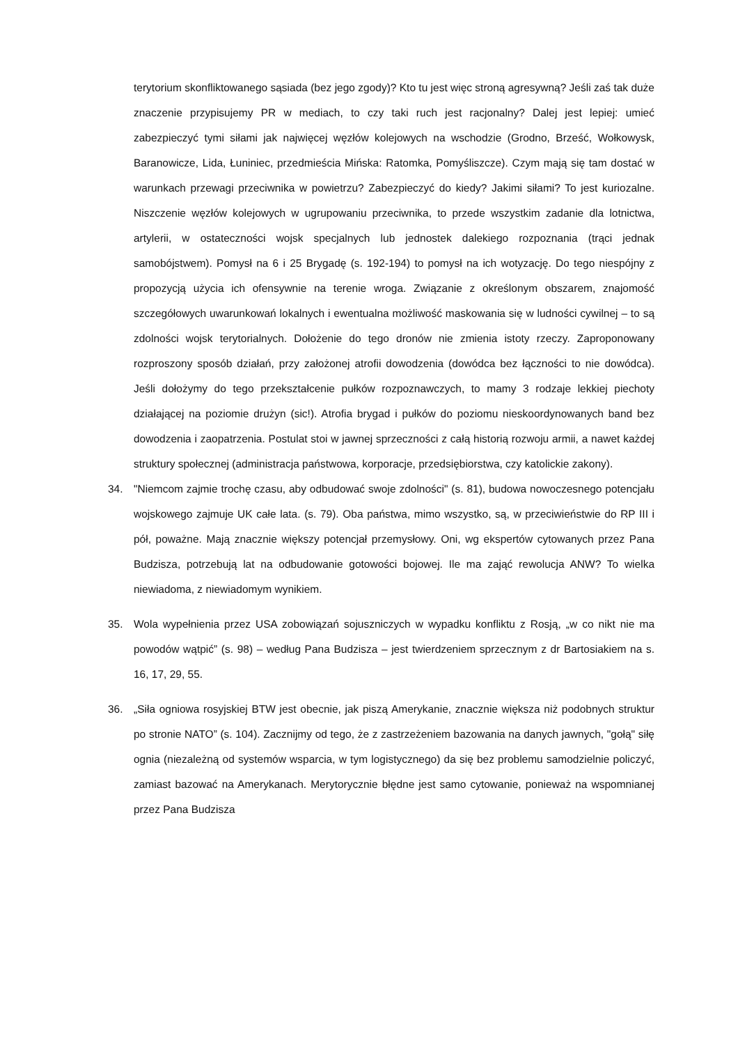terytorium skonfliktowanego sąsiada (bez jego zgody)? Kto tu jest więc stroną agresywną? Jeśli zaś tak duże znaczenie przypisujemy PR w mediach, to czy taki ruch jest racjonalny? Dalej jest lepiej: umieć zabezpieczyć tymi siłami jak najwięcej węzłów kolejowych na wschodzie (Grodno, Brześć, Wołkowysk, Baranowicze, Lida, Łuniniec, przedmieścia Mińska: Ratomka, Pomyśliszcze). Czym mają się tam dostać w warunkach przewagi przeciwnika w powietrzu? Zabezpieczyć do kiedy? Jakimi siłami? To jest kuriozalne. Niszczenie węzłów kolejowych w ugrupowaniu przeciwnika, to przede wszystkim zadanie dla lotnictwa, artylerii, w ostateczności wojsk specjalnych lub jednostek dalekiego rozpoznania (trąci jednak samobójstwem). Pomysł na 6 i 25 Brygadę (s. 192-194) to pomysł na ich wotyzację. Do tego niespójny z propozycją użycia ich ofensywnie na terenie wroga. Związanie z określonym obszarem, znajomość szczegółowych uwarunkowań lokalnych i ewentualna możliwość maskowania się w ludności cywilnej – to są zdolności wojsk terytorialnych. Dołożenie do tego dronów nie zmienia istoty rzeczy. Zaproponowany rozproszony sposób działań, przy założonej atrofii dowodzenia (dowódca bez łączności to nie dowódca). Jeśli dołożymy do tego przekształcenie pułków rozpoznawczych, to mamy 3 rodzaje lekkiej piechoty działającej na poziomie drużyn (sic!). Atrofia brygad i pułków do poziomu nieskoordynowanych band bez dowodzenia i zaopatrzenia. Postulat stoi w jawnej sprzeczności z całą historią rozwoju armii, a nawet każdej struktury społecznej (administracja państwowa, korporacje, przedsiębiorstwa, czy katolickie zakony).
34. "Niemcom zajmie trochę czasu, aby odbudować swoje zdolności" (s. 81), budowa nowoczesnego potencjału wojskowego zajmuje UK całe lata. (s. 79). Oba państwa, mimo wszystko, są, w przeciwieństwie do RP III i pół, poważne. Mają znacznie większy potencjał przemysłowy. Oni, wg ekspertów cytowanych przez Pana Budzisza, potrzebują lat na odbudowanie gotowości bojowej. Ile ma zająć rewolucja ANW? To wielka niewiadoma, z niewiadomym wynikiem.
35. Wola wypełnienia przez USA zobowiązań sojuszniczych w wypadku konfliktu z Rosją, „w co nikt nie ma powodów wątpić” (s. 98) – według Pana Budzisza – jest twierdzeniem sprzecznym z dr Bartosiakiem na s. 16, 17, 29, 55.
36. „Siła ogniowa rosyjskiej BTW jest obecnie, jak piszą Amerykanie, znacznie większa niż podobnych struktur po stronie NATO” (s. 104). Zacznijmy od tego, że z zastrzeżeniem bazowania na danych jawnych, "gołą" siłę ognia (niezależną od systemów wsparcia, w tym logistycznego) da się bez problemu samodzielnie policzyć, zamiast bazować na Amerykanach. Merytorycznie błędne jest samo cytowanie, ponieważ na wspomnianej przez Pana Budzisza